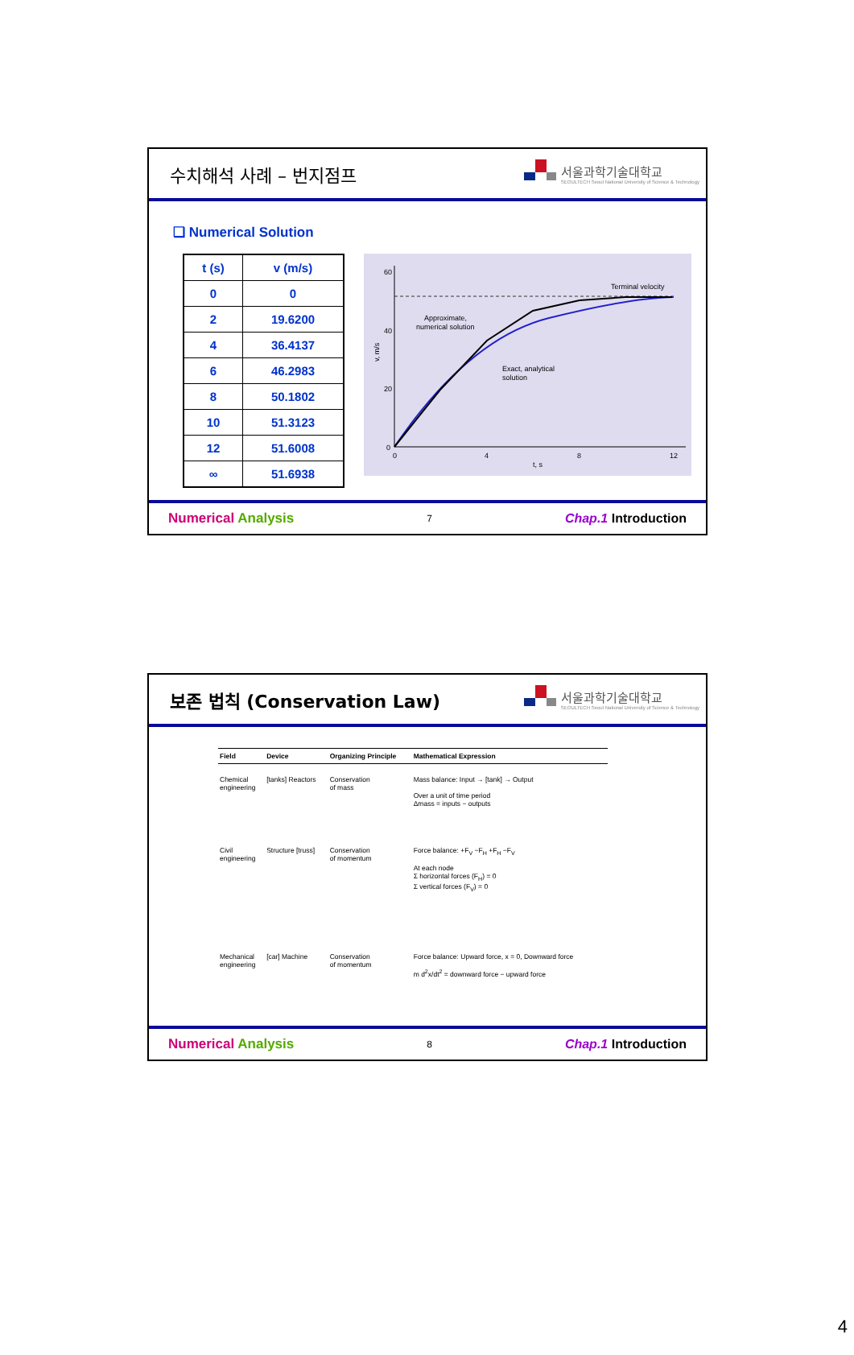수치해석 사례 – 번지점프
서울과학기술대학교
SEOULTECH Seoul National University of Science & Technology
❑ Numerical Solution
| t (s) | v (m/s) |
| --- | --- |
| 0 | 0 |
| 2 | 19.6200 |
| 4 | 36.4137 |
| 6 | 46.2983 |
| 8 | 50.1802 |
| 10 | 51.3123 |
| 12 | 51.6008 |
| ∞ | 51.6938 |
60
40
20
0
0
4
8
12
t, s
v, m/s
Terminal velocity
Approximate,
numerical solution
Exact, analytical
solution
Numerical Analysis 7 Chap.1 Introduction
보존 법칙 (Conservation Law)
서울과학기술대학교
SEOULTECH Seoul National University of Science & Technology
| Field | Device | Organizing Principle | Mathematical Expression |
| --- | --- | --- | --- |
| Chemical engineering | [tanks] Reactors | Conservation of mass | Mass balance: Input → [tank] → Output Over a unit of time period Δmass = inputs − outputs |
| Civil engineering | Structure [truss] | Conservation of momentum | Force balance: +F<sub>V</sub> −F<sub>H</sub> +F<sub>H</sub> −F<sub>V</sub> At each node Σ horizontal forces (F<sub>H</sub>) = 0 Σ vertical forces (F<sub>V</sub>) = 0 |
| Mechanical engineering | [car] Machine | Conservation of momentum | Force balance: Upward force, x = 0, Downward force m d<sup>2</sup>x/dt<sup>2</sup> = downward force − upward force |
Numerical Analysis 8 Chap.1 Introduction
4